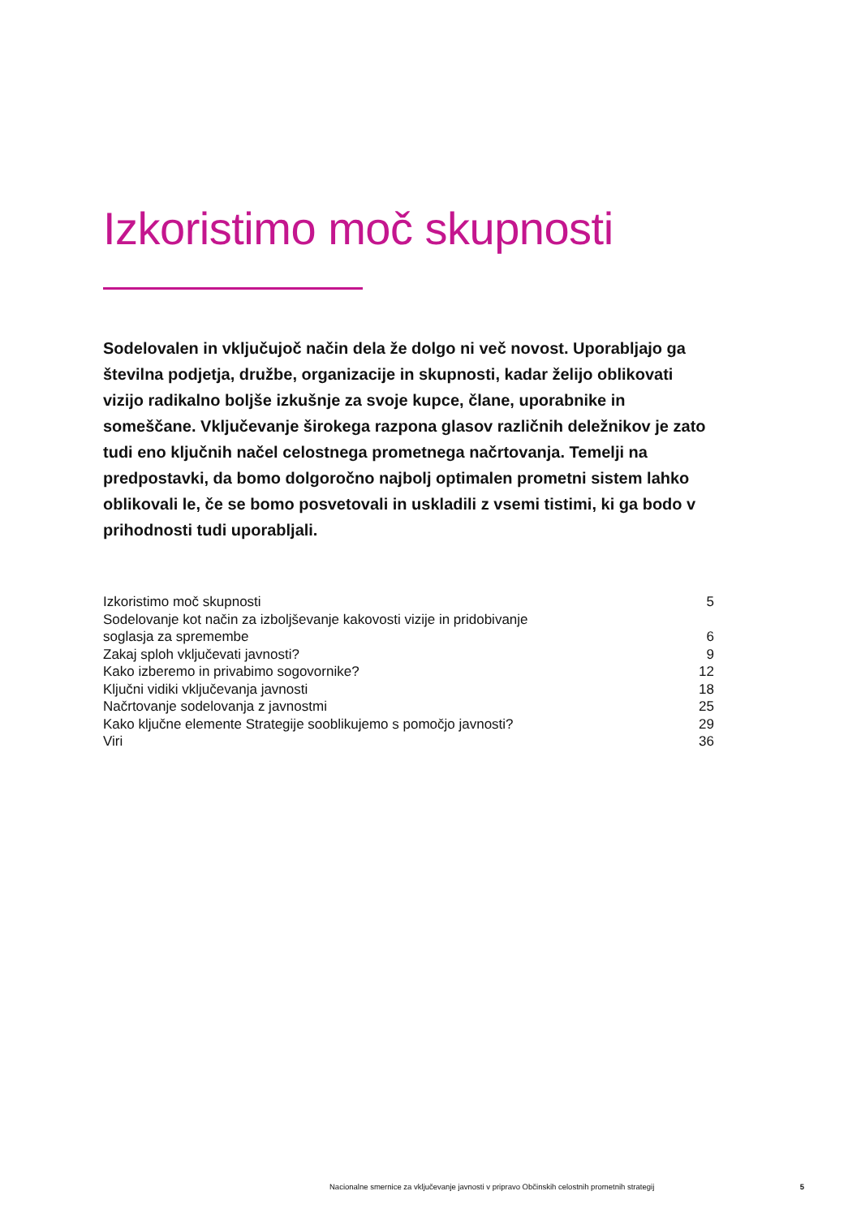Izkoristimo moč skupnosti
Sodelovalen in vključujoč način dela že dolgo ni več novost. Uporabljajo ga številna podjetja, družbe, organizacije in skupnosti, kadar želijo oblikovati vizijo radikalno boljše izkušnje za svoje kupce, člane, uporabnike in someščane. Vključevanje širokega razpona glasov različnih deležnikov je zato tudi eno ključnih načel celostnega prometnega načrtovanja. Temelji na predpostavki, da bomo dolgoročno najbolj optimalen prometni sistem lahko oblikovali le, če se bomo posvetovali in uskladili z vsemi tistimi, ki ga bodo v prihodnosti tudi uporabljali.
| Izkoristimo moč skupnosti | 5 |
| Sodelovanje kot način za izboljševanje kakovosti vizije in pridobivanje soglasja za spremembe | 6 |
| Zakaj sploh vključevati javnosti? | 9 |
| Kako izberemo in privabimo sogovornike? | 12 |
| Ključni vidiki vključevanja javnosti | 18 |
| Načrtovanje sodelovanja z javnostmi | 25 |
| Kako ključne elemente Strategije sooblikujemo s pomočjo javnosti? | 29 |
| Viri | 36 |
Nacionalne smernice za vključevanje javnosti v pripravo Občinskih celostnih prometnih strategij 5